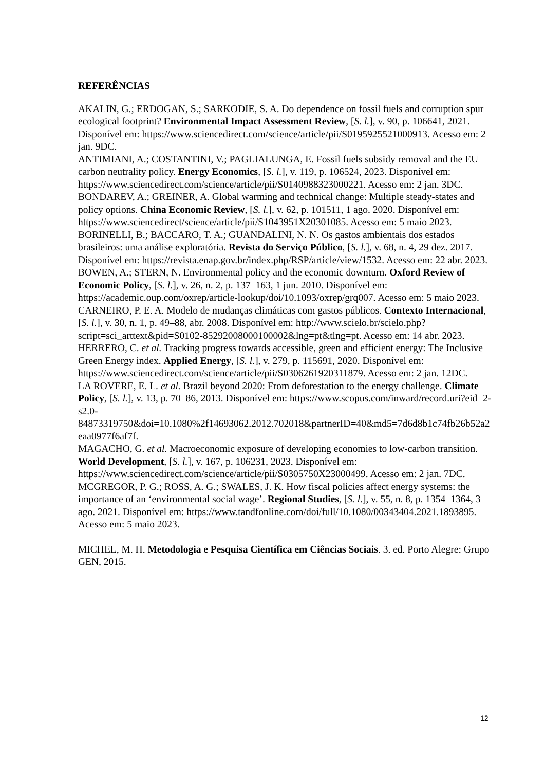REFERÊNCIAS
AKALIN, G.; ERDOGAN, S.; SARKODIE, S. A. Do dependence on fossil fuels and corruption spur ecological footprint? Environmental Impact Assessment Review, [S. l.], v. 90, p. 106641, 2021. Disponível em: https://www.sciencedirect.com/science/article/pii/S0195925521000913. Acesso em: 2 jan. 9DC.
ANTIMIANI, A.; COSTANTINI, V.; PAGLIALUNGA, E. Fossil fuels subsidy removal and the EU carbon neutrality policy. Energy Economics, [S. l.], v. 119, p. 106524, 2023. Disponível em: https://www.sciencedirect.com/science/article/pii/S0140988323000221. Acesso em: 2 jan. 3DC.
BONDAREV, A.; GREINER, A. Global warming and technical change: Multiple steady-states and policy options. China Economic Review, [S. l.], v. 62, p. 101511, 1 ago. 2020. Disponível em: https://www.sciencedirect/science/article/pii/S1043951X20301085. Acesso em: 5 maio 2023.
BORINELLI, B.; BACCARO, T. A.; GUANDALINI, N. N. Os gastos ambientais dos estados brasileiros: uma análise exploratória. Revista do Serviço Público, [S. l.], v. 68, n. 4, 29 dez. 2017. Disponível em: https://revista.enap.gov.br/index.php/RSP/article/view/1532. Acesso em: 22 abr. 2023.
BOWEN, A.; STERN, N. Environmental policy and the economic downturn. Oxford Review of Economic Policy, [S. l.], v. 26, n. 2, p. 137–163, 1 jun. 2010. Disponível em: https://academic.oup.com/oxrep/article-lookup/doi/10.1093/oxrep/grq007. Acesso em: 5 maio 2023.
CARNEIRO, P. E. A. Modelo de mudanças climáticas com gastos públicos. Contexto Internacional, [S. l.], v. 30, n. 1, p. 49–88, abr. 2008. Disponível em: http://www.scielo.br/scielo.php?script=sci_arttext&pid=S0102-85292008000100002&lng=pt&tlng=pt. Acesso em: 14 abr. 2023.
HERRERO, C. et al. Tracking progress towards accessible, green and efficient energy: The Inclusive Green Energy index. Applied Energy, [S. l.], v. 279, p. 115691, 2020. Disponível em: https://www.sciencedirect.com/science/article/pii/S0306261920311879. Acesso em: 2 jan. 12DC.
LA ROVERE, E. L. et al. Brazil beyond 2020: From deforestation to the energy challenge. Climate Policy, [S. l.], v. 13, p. 70–86, 2013. Disponível em: https://www.scopus.com/inward/record.uri?eid=2-s2.0-84873319750&doi=10.1080%2f14693062.2012.702018&partnerID=40&md5=7d6d8b1c74fb26b52a2eaa0977f6af7f.
MAGACHO, G. et al. Macroeconomic exposure of developing economies to low-carbon transition. World Development, [S. l.], v. 167, p. 106231, 2023. Disponível em: https://www.sciencedirect.com/science/article/pii/S0305750X23000499. Acesso em: 2 jan. 7DC.
MCGREGOR, P. G.; ROSS, A. G.; SWALES, J. K. How fiscal policies affect energy systems: the importance of an ‘environmental social wage’. Regional Studies, [S. l.], v. 55, n. 8, p. 1354–1364, 3 ago. 2021. Disponível em: https://www.tandfonline.com/doi/full/10.1080/00343404.2021.1893895. Acesso em: 5 maio 2023.
MICHEL, M. H. Metodologia e Pesquisa Científica em Ciências Sociais. 3. ed. Porto Alegre: Grupo GEN, 2015.
12